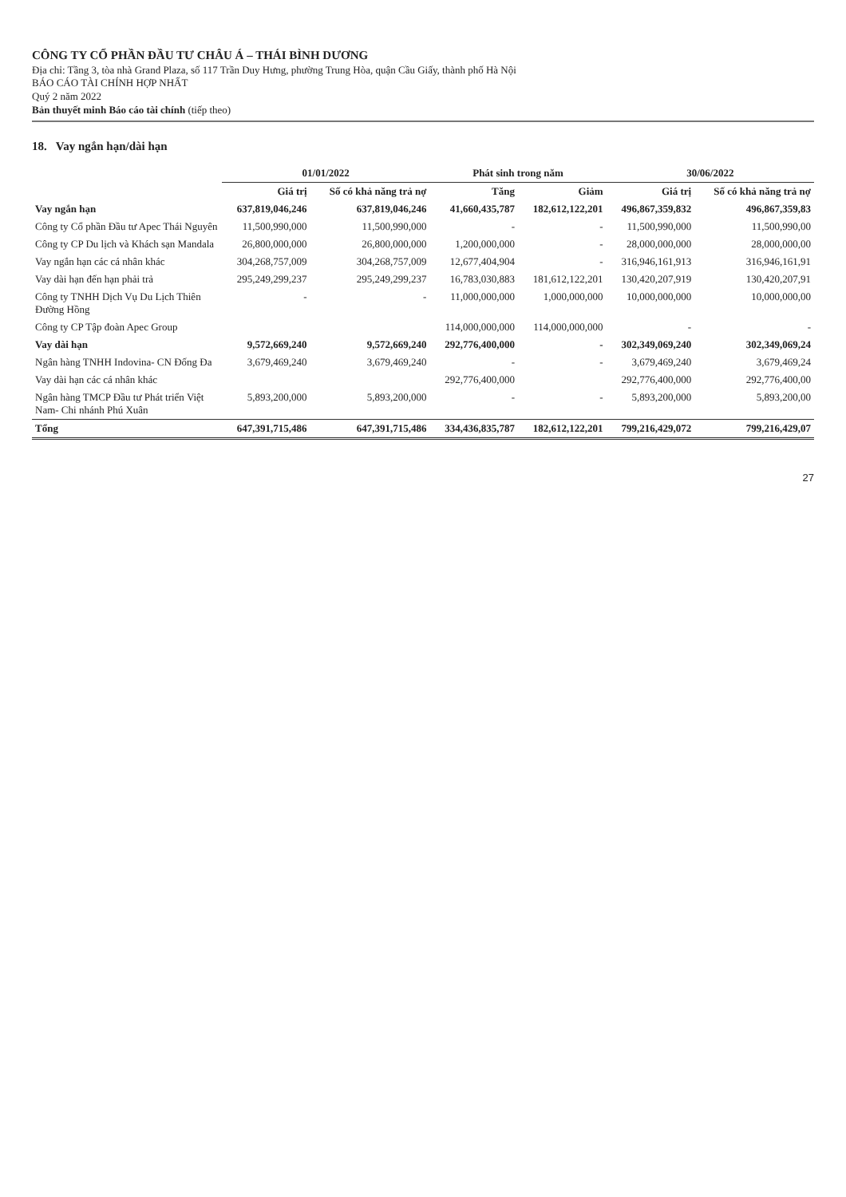CÔNG TY CỔ PHẦN ĐẦU TƯ CHÂU Á – THÁI BÌNH DƯƠNG
Địa chỉ: Tầng 3, tòa nhà Grand Plaza, số 117 Trần Duy Hưng, phường Trung Hòa, quận Cầu Giấy, thành phố Hà Nội
BÁO CÁO TÀI CHÍNH HỢP NHẤT
Quý 2 năm 2022
Bản thuyết minh Báo cáo tài chính (tiếp theo)
18. Vay ngắn hạn/dài hạn
| | 01/01/2022 | | Phát sinh trong năm | | 30/06/2022 | |
| --- | --- | --- | --- | --- | --- | --- |
| | Giá trị | Số có khả năng trả nợ | Tăng | Giảm | Giá trị | Số có khả năng trả nợ |
| Vay ngắn hạn | 637,819,046,246 | 637,819,046,246 | 41,660,435,787 | 182,612,122,201 | 496,867,359,832 | 496,867,359,83 |
| Công ty Cổ phần Đầu tư Apec Thái Nguyên | 11,500,990,000 | 11,500,990,000 | - | - | 11,500,990,000 | 11,500,990,00 |
| Công ty CP Du lịch và Khách sạn Mandala | 26,800,000,000 | 26,800,000,000 | 1,200,000,000 | - | 28,000,000,000 | 28,000,000,00 |
| Vay ngắn hạn các cá nhân khác | 304,268,757,009 | 304,268,757,009 | 12,677,404,904 | - | 316,946,161,913 | 316,946,161,91 |
| Vay dài hạn đến hạn phải trả | 295,249,299,237 | 295,249,299,237 | 16,783,030,883 | 181,612,122,201 | 130,420,207,919 | 130,420,207,91 |
| Công ty TNHH Dịch Vụ Du Lịch Thiên Đường Hồng | - | - | 11,000,000,000 | 1,000,000,000 | 10,000,000,000 | 10,000,000,00 |
| Công ty CP Tập đoàn Apec Group | | | 114,000,000,000 | 114,000,000,000 | - | - |
| Vay dài hạn | 9,572,669,240 | 9,572,669,240 | 292,776,400,000 | - | 302,349,069,240 | 302,349,069,24 |
| Ngân hàng TNHH Indovina- CN Đống Đa | 3,679,469,240 | 3,679,469,240 | - | - | 3,679,469,240 | 3,679,469,24 |
| Vay dài hạn các cá nhân khác | | | 292,776,400,000 | | 292,776,400,000 | 292,776,400,00 |
| Ngân hàng TMCP Đầu tư Phát triển Việt Nam- Chi nhánh Phú Xuân | 5,893,200,000 | 5,893,200,000 | - | - | 5,893,200,000 | 5,893,200,00 |
| Tổng | 647,391,715,486 | 647,391,715,486 | 334,436,835,787 | 182,612,122,201 | 799,216,429,072 | 799,216,429,07 |
27